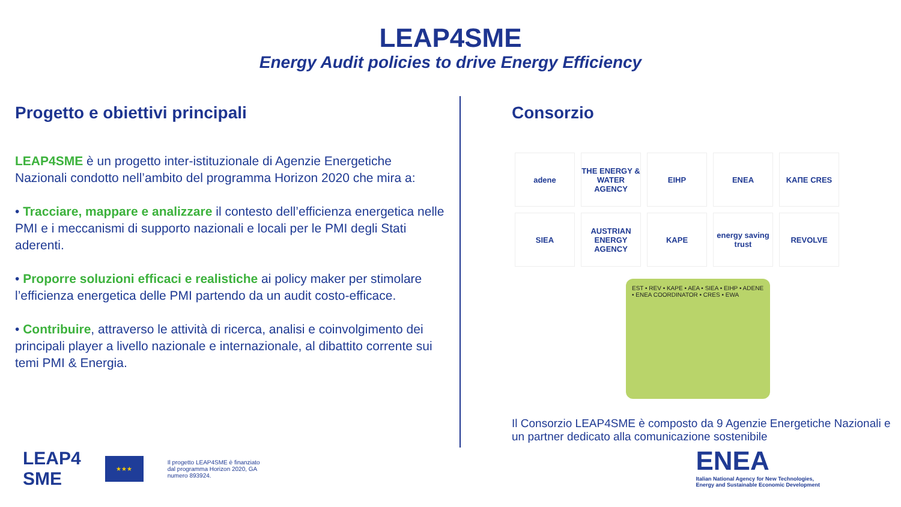LEAP4SME
Energy Audit policies to drive Energy Efficiency
Progetto e obiettivi principali
LEAP4SME è un progetto inter-istituzionale di Agenzie Energetiche Nazionali condotto nell’ambito del programma Horizon 2020 che mira a:
• Tracciare, mappare e analizzare il contesto dell’efficienza energetica nelle PMI e i meccanismi di supporto nazionali e locali per le PMI degli Stati aderenti.
• Proporre soluzioni efficaci e realistiche ai policy maker per stimolare l’efficienza energetica delle PMI partendo da un audit costo-efficace.
• Contribuire, attraverso le attività di ricerca, analisi e coinvolgimento dei principali player a livello nazionale e internazionale, al dibattito corrente sui temi PMI & Energia.
Consorzio
adene
THE ENERGY & WATER AGENCY
EIHP
ENEA
KAПE CRES
SIEA
AUSTRIAN ENERGY AGENCY
KAPE
energy saving trust
REVOLVE
EST • REV • KAPE • AEA • SIEA • EIHP • ADENE • ENEA COORDINATOR • CRES • EWA
Il Consorzio LEAP4SME è composto da 9 Agenzie Energetiche Nazionali e un partner dedicato alla comunicazione sostenibile
LEAP4
SME
★★★
Il progetto LEAP4SME è finanziato
dal programma Horizon 2020, GA
numero 893924.
ENEA
Italian National Agency for New Technologies,
Energy and Sustainable Economic Development